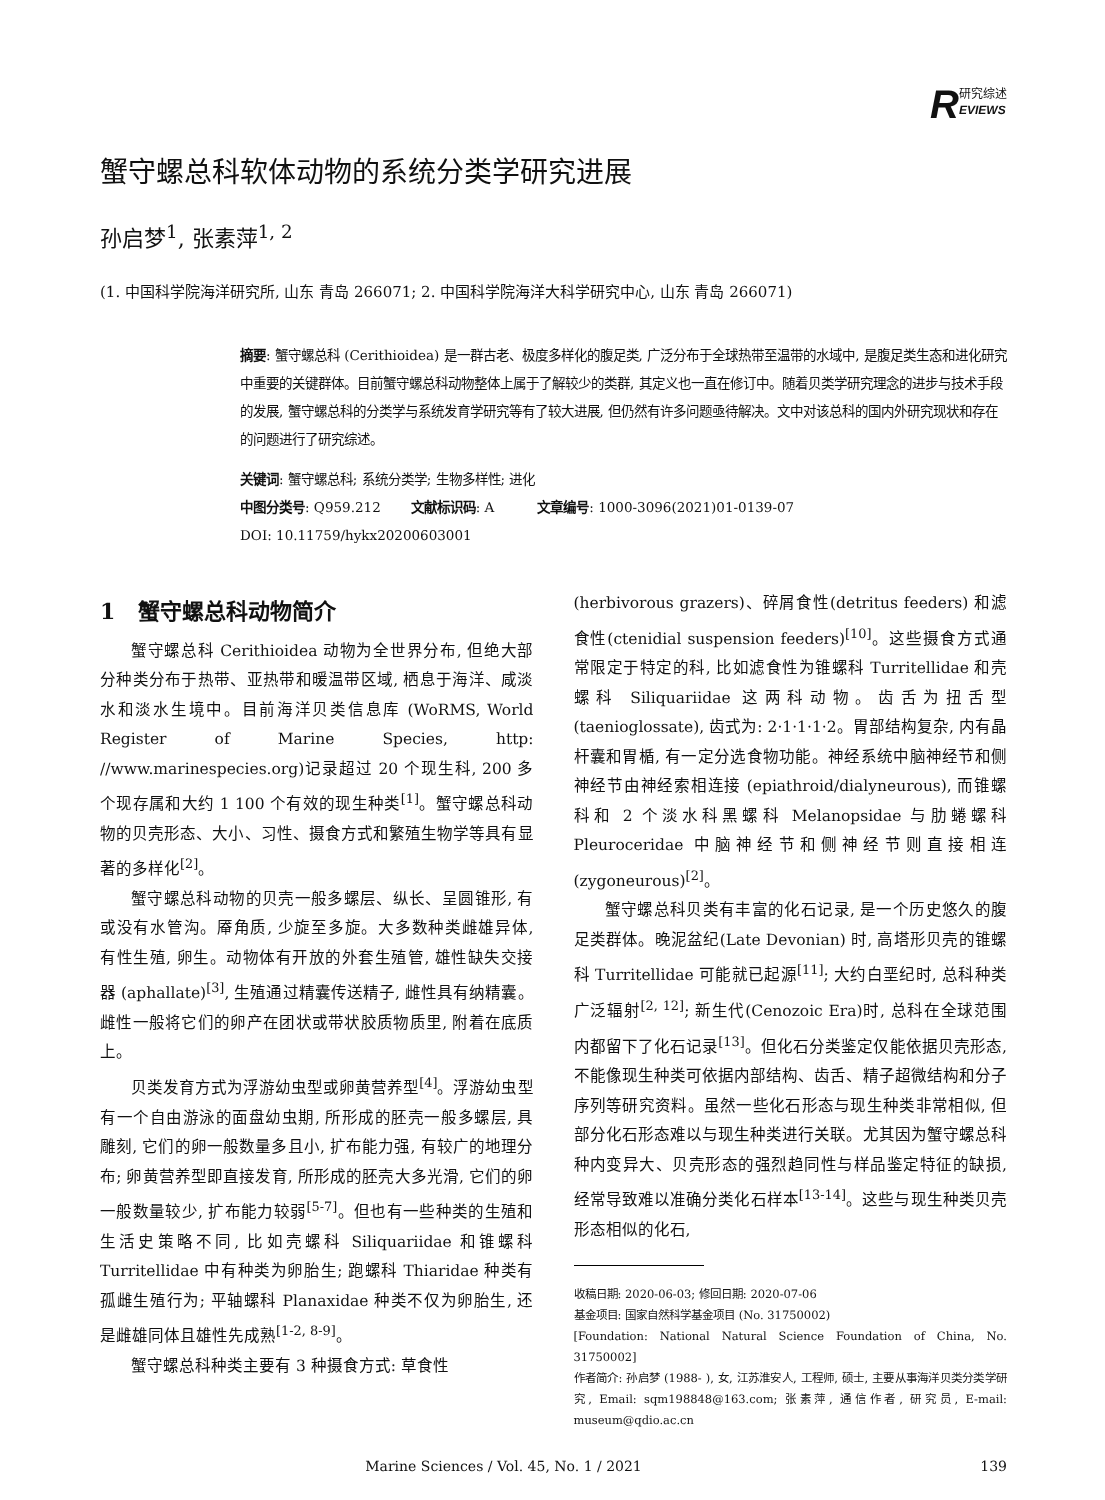R研究综述
EVIEWS
蟹守螺总科软体动物的系统分类学研究进展
孙启梦<sup>1</sup>, 张素萍<sup>1, 2</sup>
(1. 中国科学院海洋研究所, 山东 青岛 266071; 2. 中国科学院海洋大科学研究中心, 山东 青岛 266071)
摘要: 蟹守螺总科 (Cerithioidea) 是一群古老、极度多样化的腹足类, 广泛分布于全球热带至温带的水域中, 是腹足类生态和进化研究中重要的关键群体。目前蟹守螺总科动物整体上属于了解较少的类群, 其定义也一直在修订中。随着贝类学研究理念的进步与技术手段的发展, 蟹守螺总科的分类学与系统发育学研究等有了较大进展, 但仍然有许多问题亟待解决。文中对该总科的国内外研究现状和存在的问题进行了研究综述。
关键词: 蟹守螺总科; 系统分类学; 生物多样性; 进化
中图分类号: Q959.212 文献标识码: A 文章编号: 1000-3096(2021)01-0139-07
DOI: 10.11759/hykx20200603001
1 蟹守螺总科动物简介
蟹守螺总科 Cerithioidea 动物为全世界分布, 但绝大部分种类分布于热带、亚热带和暖温带区域, 栖息于海洋、咸淡水和淡水生境中。目前海洋贝类信息库 (WoRMS, World Register of Marine Species, http: //www.marinespecies.org)记录超过 20 个现生科, 200 多个现存属和大约 1 100 个有效的现生种类<sup>[1]</sup>。蟹守螺总科动物的贝壳形态、大小、习性、摄食方式和繁殖生物学等具有显著的多样化<sup>[2]</sup>。
蟹守螺总科动物的贝壳一般多螺层、纵长、呈圆锥形, 有或没有水管沟。厣角质, 少旋至多旋。大多数种类雌雄异体, 有性生殖, 卵生。动物体有开放的外套生殖管, 雄性缺失交接器 (aphallate)<sup>[3]</sup>, 生殖通过精囊传送精子, 雌性具有纳精囊。雌性一般将它们的卵产在团状或带状胶质物质里, 附着在底质上。
贝类发育方式为浮游幼虫型或卵黄营养型<sup>[4]</sup>。浮游幼虫型有一个自由游泳的面盘幼虫期, 所形成的胚壳一般多螺层, 具雕刻, 它们的卵一般数量多且小, 扩布能力强, 有较广的地理分布; 卵黄营养型即直接发育, 所形成的胚壳大多光滑, 它们的卵一般数量较少, 扩布能力较弱<sup>[5-7]</sup>。但也有一些种类的生殖和生活史策略不同, 比如壳螺科 Siliquariidae 和锥螺科 Turritellidae 中有种类为卵胎生; 跑螺科 Thiaridae 种类有孤雌生殖行为; 平轴螺科 Planaxidae 种类不仅为卵胎生, 还是雌雄同体且雄性先成熟<sup>[1-2, 8-9]</sup>。
蟹守螺总科种类主要有 3 种摄食方式: 草食性
(herbivorous grazers)、碎屑食性(detritus feeders) 和滤食性(ctenidial suspension feeders)<sup>[10]</sup>。这些摄食方式通常限定于特定的科, 比如滤食性为锥螺科 Turritellidae 和壳螺科 Siliquariidae 这两科动物。齿舌为扭舌型 (taenioglossate), 齿式为: 2·1·1·1·2。胃部结构复杂, 内有晶杆囊和胃楯, 有一定分选食物功能。神经系统中脑神经节和侧神经节由神经索相连接 (epiathroid/dialyneurous), 而锥螺科和 2 个淡水科黑螺科 Melanopsidae 与肋蜷螺科 Pleuroceridae 中脑神经节和侧神经节则直接相连 (zygoneurous)<sup>[2]</sup>。
蟹守螺总科贝类有丰富的化石记录, 是一个历史悠久的腹足类群体。晚泥盆纪(Late Devonian) 时, 高塔形贝壳的锥螺科 Turritellidae 可能就已起源<sup>[11]</sup>; 大约白垩纪时, 总科种类广泛辐射<sup>[2, 12]</sup>; 新生代(Cenozoic Era)时, 总科在全球范围内都留下了化石记录<sup>[13]</sup>。但化石分类鉴定仅能依据贝壳形态, 不能像现生种类可依据内部结构、齿舌、精子超微结构和分子序列等研究资料。虽然一些化石形态与现生种类非常相似, 但部分化石形态难以与现生种类进行关联。尤其因为蟹守螺总科种内变异大、贝壳形态的强烈趋同性与样品鉴定特征的缺损, 经常导致难以准确分类化石样本<sup>[13-14]</sup>。这些与现生种类贝壳形态相似的化石,
收稿日期: 2020-06-03; 修回日期: 2020-07-06
基金项目: 国家自然科学基金项目 (No. 31750002)
[Foundation: National Natural Science Foundation of China, No. 31750002]
作者简介: 孙启梦 (1988- ), 女, 江苏淮安人, 工程师, 硕士, 主要从事海洋贝类分类学研究, Email: sqm198848@163.com; 张素萍, 通信作者, 研究员, E-mail: museum@qdio.ac.cn
Marine Sciences / Vol. 45, No. 1 / 2021 139